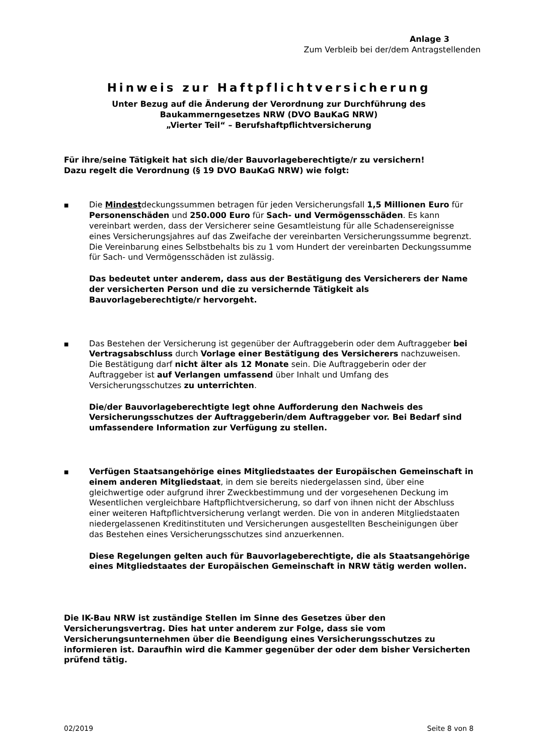Anlage 3
Zum Verbleib bei der/dem Antragstellenden
Hinweis zur Haftpflichtversicherung
Unter Bezug auf die Änderung der Verordnung zur Durchführung des
Baukammerngesetzes NRW (DVO BauKaG NRW)
„Vierter Teil“ – Berufshaftpflichtversicherung
Für ihre/seine Tätigkeit hat sich die/der Bauvorlageberechtigte/r zu versichern!
Dazu regelt die Verordnung (§ 19 DVO BauKaG NRW) wie folgt:
■
Die Mindestdeckungssummen betragen für jeden Versicherungsfall 1,5 Millionen Euro für Personenschäden und 250.000 Euro für Sach- und Vermögensschäden. Es kann vereinbart werden, dass der Versicherer seine Gesamtleistung für alle Schadensereignisse eines Versicherungsjahres auf das Zweifache der vereinbarten Versicherungssumme begrenzt. Die Vereinbarung eines Selbstbehalts bis zu 1 vom Hundert der vereinbarten Deckungssumme für Sach- und Vermögensschäden ist zulässig.
Das bedeutet unter anderem, dass aus der Bestätigung des Versicherers der Name der versicherten Person und die zu versichernde Tätigkeit als Bauvorlageberechtigte/r hervorgeht.
■
Das Bestehen der Versicherung ist gegenüber der Auftraggeberin oder dem Auftraggeber bei Vertragsabschluss durch Vorlage einer Bestätigung des Versicherers nachzuweisen. Die Bestätigung darf nicht älter als 12 Monate sein. Die Auftraggeberin oder der Auftraggeber ist auf Verlangen umfassend über Inhalt und Umfang des Versicherungsschutzes zu unterrichten.
Die/der Bauvorlageberechtigte legt ohne Aufforderung den Nachweis des Versicherungsschutzes der Auftraggeberin/dem Auftraggeber vor. Bei Bedarf sind umfassendere Information zur Verfügung zu stellen.
■
Verfügen Staatsangehörige eines Mitgliedstaates der Europäischen Gemeinschaft in einem anderen Mitgliedstaat, in dem sie bereits niedergelassen sind, über eine gleichwertige oder aufgrund ihrer Zweckbestimmung und der vorgesehenen Deckung im Wesentlichen vergleichbare Haftpflichtversicherung, so darf von ihnen nicht der Abschluss einer weiteren Haftpflichtversicherung verlangt werden. Die von in anderen Mitgliedstaaten niedergelassenen Kreditinstituten und Versicherungen ausgestellten Bescheinigungen über das Bestehen eines Versicherungsschutzes sind anzuerkennen.
Diese Regelungen gelten auch für Bauvorlageberechtigte, die als Staatsangehörige eines Mitgliedstaates der Europäischen Gemeinschaft in NRW tätig werden wollen.
Die IK-Bau NRW ist zuständige Stellen im Sinne des Gesetzes über den Versicherungsvertrag. Dies hat unter anderem zur Folge, dass sie vom Versicherungsunternehmen über die Beendigung eines Versicherungsschutzes zu informieren ist. Daraufhin wird die Kammer gegenüber der oder dem bisher Versicherten prüfend tätig.
02/2019 Seite 8 von 8